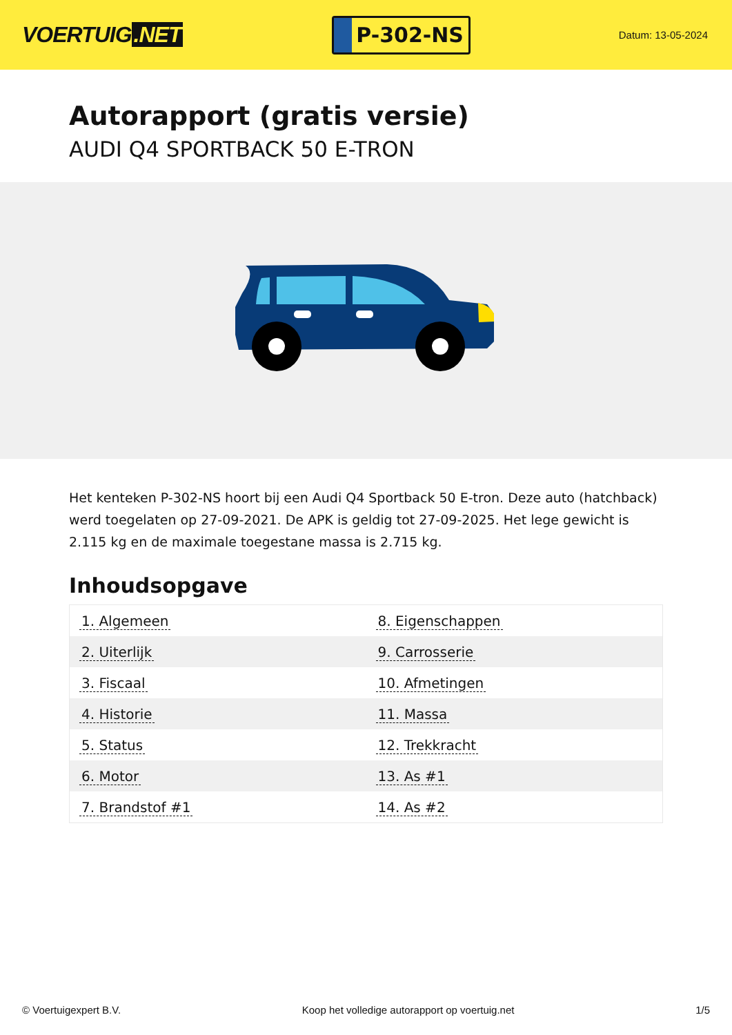VOERTUIG.NET
P-302-NS
Datum: 13-05-2024
Autorapport (gratis versie)
AUDI Q4 SPORTBACK 50 E-TRON
Het kenteken P-302-NS hoort bij een Audi Q4 Sportback 50 E-tron. Deze auto (hatchback) werd toegelaten op 27-09-2021. De APK is geldig tot 27-09-2025. Het lege gewicht is 2.115 kg en de maximale toegestane massa is 2.715 kg.
Inhoudsopgave
| 1. Algemeen | 8. Eigenschappen |
| 2. Uiterlijk | 9. Carrosserie |
| 3. Fiscaal | 10. Afmetingen |
| 4. Historie | 11. Massa |
| 5. Status | 12. Trekkracht |
| 6. Motor | 13. As #1 |
| 7. Brandstof #1 | 14. As #2 |
© Voertuigexpert B.V. Koop het volledige autorapport op voertuig.net 1/5